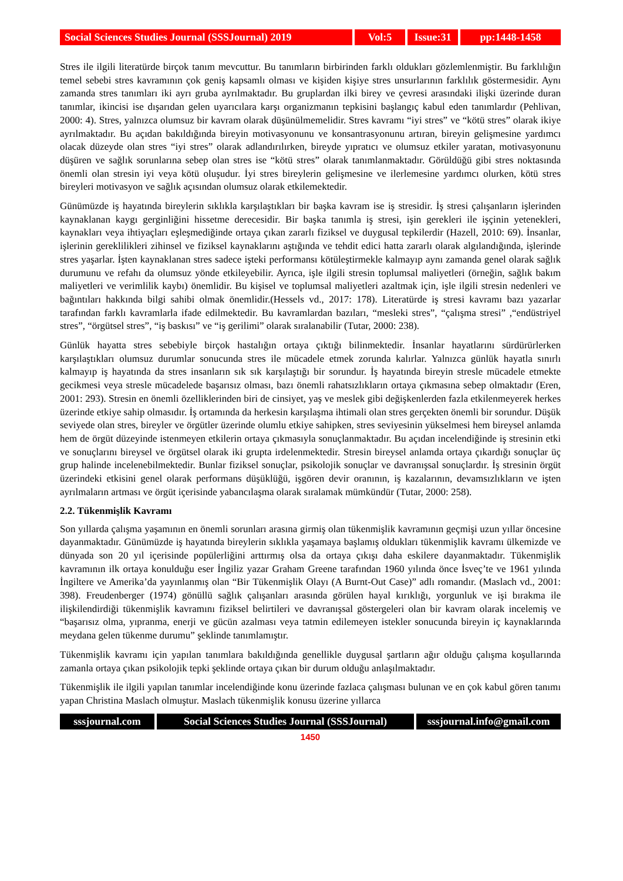Social Sciences Studies Journal (SSSJournal) 2019
Vol:5 Issue:31
pp:1448-1458
Stres ile ilgili literatürde birçok tanım mevcuttur. Bu tanımların birbirinden farklı oldukları gözlemlenmiştir. Bu farklılığın temel sebebi stres kavramının çok geniş kapsamlı olması ve kişiden kişiye stres unsurlarının farklılık göstermesidir. Aynı zamanda stres tanımları iki ayrı gruba ayrılmaktadır. Bu gruplardan ilki birey ve çevresi arasındaki ilişki üzerinde duran tanımlar, ikincisi ise dışarıdan gelen uyarıcılara karşı organizmanın tepkisini başlangıç kabul eden tanımlardır (Pehlivan, 2000: 4). Stres, yalnızca olumsuz bir kavram olarak düşünülmemelidir. Stres kavramı “iyi stres” ve “kötü stres” olarak ikiye ayrılmaktadır. Bu açıdan bakıldığında bireyin motivasyonunu ve konsantrasyonunu artıran, bireyin gelişmesine yardımcı olacak düzeyde olan stres “iyi stres” olarak adlandırılırken, bireyde yıpratıcı ve olumsuz etkiler yaratan, motivasyonunu düşüren ve sağlık sorunlarına sebep olan stres ise “kötü stres” olarak tanımlanmaktadır. Görüldüğü gibi stres noktasında önemli olan stresin iyi veya kötü oluşudur. İyi stres bireylerin gelişmesine ve ilerlemesine yardımcı olurken, kötü stres bireyleri motivasyon ve sağlık açısından olumsuz olarak etkilemektedir.
Günümüzde iş hayatında bireylerin sıklıkla karşılaştıkları bir başka kavram ise iş stresidir. İş stresi çalışanların işlerinden kaynaklanan kaygı gerginliğini hissetme derecesidir. Bir başka tanımla iş stresi, işin gerekleri ile işçinin yetenekleri, kaynakları veya ihtiyaçları eşleşmediğinde ortaya çıkan zararlı fiziksel ve duygusal tepkilerdir (Hazell, 2010: 69). İnsanlar, işlerinin gereklilikleri zihinsel ve fiziksel kaynaklarını aştığında ve tehdit edici hatta zararlı olarak algılandığında, işlerinde stres yaşarlar. İşten kaynaklanan stres sadece işteki performansı kötüleştirmekle kalmayıp aynı zamanda genel olarak sağlık durumunu ve refahı da olumsuz yönde etkileyebilir. Ayrıca, işle ilgili stresin toplumsal maliyetleri (örneğin, sağlık bakım maliyetleri ve verimlilik kaybı) önemlidir. Bu kişisel ve toplumsal maliyetleri azaltmak için, işle ilgili stresin nedenleri ve bağıntıları hakkında bilgi sahibi olmak önemlidir.(Hessels vd., 2017: 178). Literatürde iş stresi kavramı bazı yazarlar tarafından farklı kavramlarla ifade edilmektedir. Bu kavramlardan bazıları, “mesleki stres”, “çalışma stresi” ,“endüstriyel stres”, “örgütsel stres”, “iş baskısı” ve “iş gerilimi” olarak sıralanabilir (Tutar, 2000: 238).
Günlük hayatta stres sebebiyle birçok hastalığın ortaya çıktığı bilinmektedir. İnsanlar hayatlarını sürdürürlerken karşılaştıkları olumsuz durumlar sonucunda stres ile mücadele etmek zorunda kalırlar. Yalnızca günlük hayatla sınırlı kalmayıp iş hayatında da stres insanların sık sık karşılaştığı bir sorundur. İş hayatında bireyin stresle mücadele etmekte gecikmesi veya stresle mücadelede başarısız olması, bazı önemli rahatsızlıkların ortaya çıkmasına sebep olmaktadır (Eren, 2001: 293). Stresin en önemli özelliklerinden biri de cinsiyet, yaş ve meslek gibi değişkenlerden fazla etkilenmeyerek herkes üzerinde etkiye sahip olmasıdır. İş ortamında da herkesin karşılaşma ihtimali olan stres gerçekten önemli bir sorundur. Düşük seviyede olan stres, bireyler ve örgütler üzerinde olumlu etkiye sahipken, stres seviyesinin yükselmesi hem bireysel anlamda hem de örgüt düzeyinde istenmeyen etkilerin ortaya çıkmasıyla sonuçlanmaktadır. Bu açıdan incelendiğinde iş stresinin etki ve sonuçlarını bireysel ve örgütsel olarak iki grupta irdelenmektedir. Stresin bireysel anlamda ortaya çıkardığı sonuçlar üç grup halinde incelenebilmektedir. Bunlar fiziksel sonuçlar, psikolojik sonuçlar ve davranışsal sonuçlardır. İş stresinin örgüt üzerindeki etkisini genel olarak performans düşüklüğü, işgören devir oranının, iş kazalarının, devamsızlıkların ve işten ayrılmaların artması ve örgüt içerisinde yabancılaşma olarak sıralamak mümkündür (Tutar, 2000: 258).
2.2. Tükenmişlik Kavramı
Son yıllarda çalışma yaşamının en önemli sorunları arasına girmiş olan tükenmişlik kavramının geçmişi uzun yıllar öncesine dayanmaktadır. Günümüzde iş hayatında bireylerin sıklıkla yaşamaya başlamış oldukları tükenmişlik kavramı ülkemizde ve dünyada son 20 yıl içerisinde popülerliğini arttırmış olsa da ortaya çıkışı daha eskilere dayanmaktadır. Tükenmişlik kavramının ilk ortaya konulduğu eser İngiliz yazar Graham Greene tarafından 1960 yılında önce İsveç’te ve 1961 yılında İngiltere ve Amerika’da yayınlanmış olan “Bir Tükenmişlik Olayı (A Burnt-Out Case)” adlı romandır. (Maslach vd., 2001: 398). Freudenberger (1974) gönüllü sağlık çalışanları arasında görülen hayal kırıklığı, yorgunluk ve işi bırakma ile ilişkilendirdiği tükenmişlik kavramını fiziksel belirtileri ve davranışsal göstergeleri olan bir kavram olarak incelemiş ve “başarısız olma, yıpranma, enerji ve gücün azalması veya tatmin edilemeyen istekler sonucunda bireyin iç kaynaklarında meydana gelen tükenme durumu” şeklinde tanımlamıştır.
Tükenmişlik kavramı için yapılan tanımlara bakıldığında genellikle duygusal şartların ağır olduğu çalışma koşullarında zamanla ortaya çıkan psikolojik tepki şeklinde ortaya çıkan bir durum olduğu anlaşılmaktadır.
Tükenmişlik ile ilgili yapılan tanımlar incelendiğinde konu üzerinde fazlaca çalışması bulunan ve en çok kabul gören tanımı yapan Christina Maslach olmuştur. Maslach tükenmişlik konusu üzerine yıllarca
sssjournal.com
Social Sciences Studies Journal (SSSJournal)
sssjournal.info@gmail.com
1450